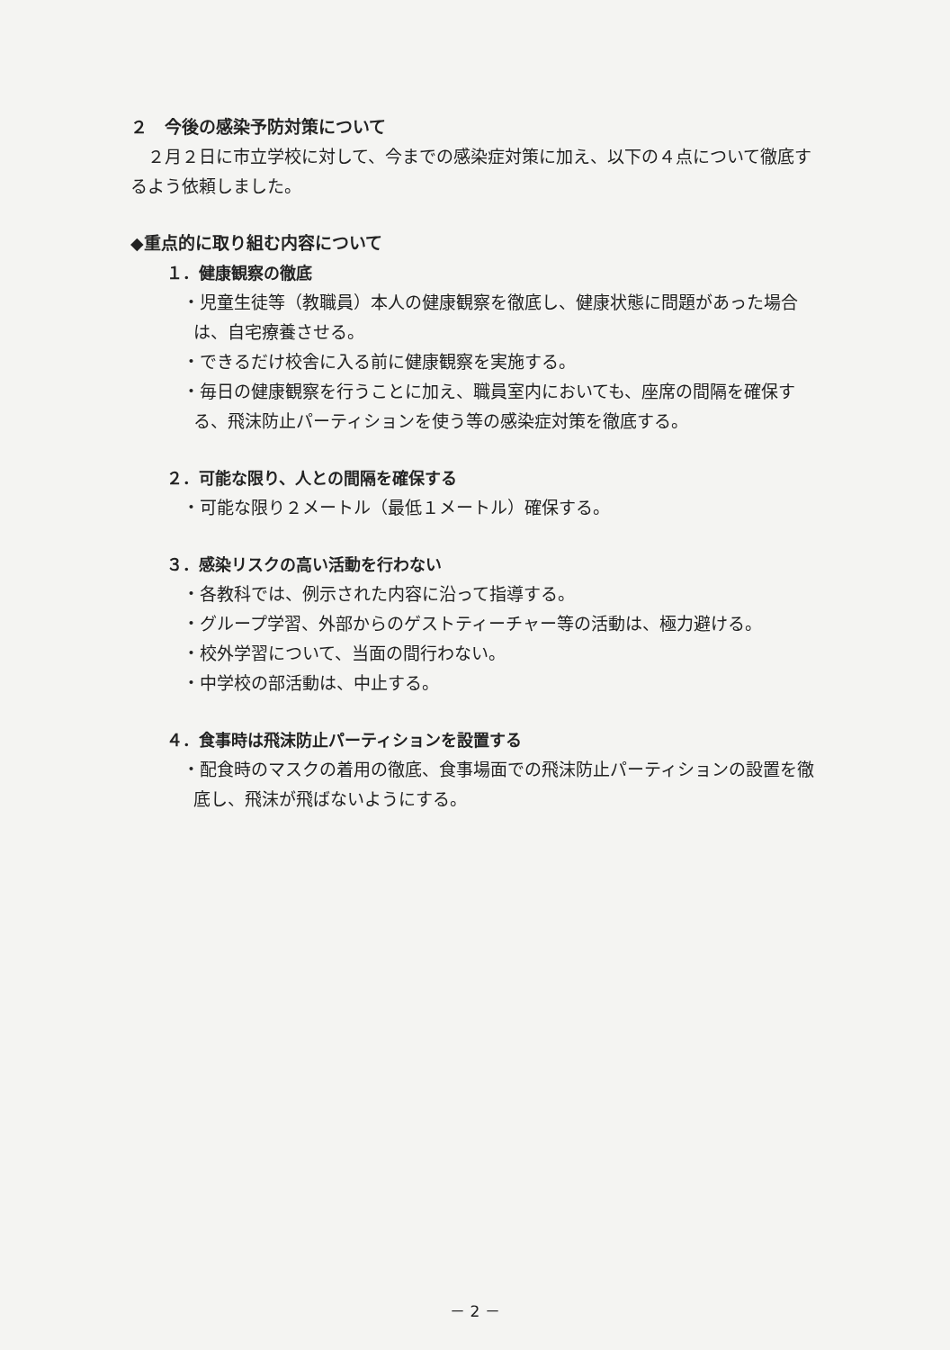２　今後の感染予防対策について
　２月２日に市立学校に対して、今までの感染症対策に加え、以下の４点について徹底するよう依頼しました。
◆重点的に取り組む内容について
１．健康観察の徹底
・児童生徒等（教職員）本人の健康観察を徹底し、健康状態に問題があった場合は、自宅療養させる。
・できるだけ校舎に入る前に健康観察を実施する。
・毎日の健康観察を行うことに加え、職員室内においても、座席の間隔を確保する、飛沫防止パーティションを使う等の感染症対策を徹底する。
２．可能な限り、人との間隔を確保する
・可能な限り２メートル（最低１メートル）確保する。
３．感染リスクの高い活動を行わない
・各教科では、例示された内容に沿って指導する。
・グループ学習、外部からのゲストティーチャー等の活動は、極力避ける。
・校外学習について、当面の間行わない。
・中学校の部活動は、中止する。
４．食事時は飛沫防止パーティションを設置する
・配食時のマスクの着用の徹底、食事場面での飛沫防止パーティションの設置を徹底し、飛沫が飛ばないようにする。
－ 2 －